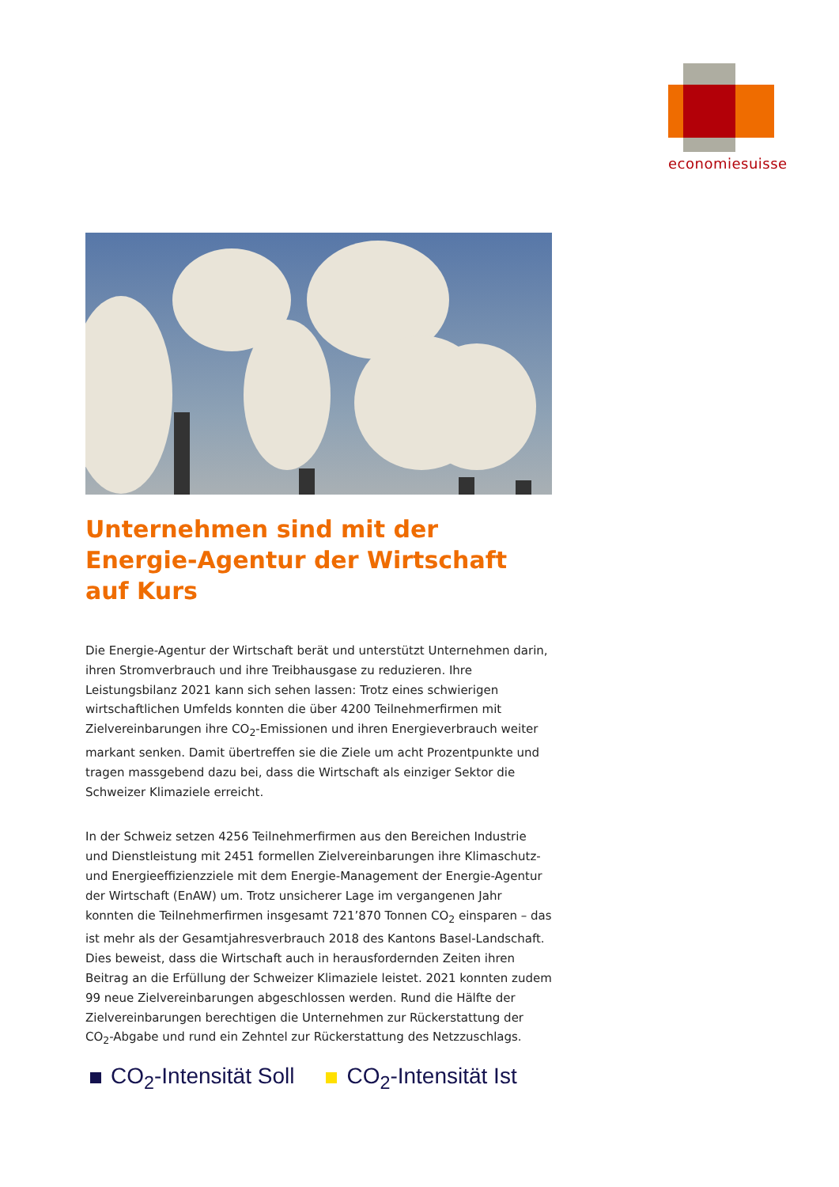economiesuisse
Unternehmen sind mit der Energie-Agentur der Wirtschaft auf Kurs
Die Energie-Agentur der Wirtschaft berät und unterstützt Unternehmen darin, ihren Stromverbrauch und ihre Treibhausgase zu reduzieren. Ihre Leistungsbilanz 2021 kann sich sehen lassen: Trotz eines schwierigen wirtschaftlichen Umfelds konnten die über 4200 Teilnehmerfirmen mit Zielvereinbarungen ihre CO<sub>2</sub>-Emissionen und ihren Energieverbrauch weiter markant senken. Damit übertreffen sie die Ziele um acht Prozentpunkte und tragen massgebend dazu bei, dass die Wirtschaft als einziger Sektor die Schweizer Klimaziele erreicht.
In der Schweiz setzen 4256 Teilnehmerfirmen aus den Bereichen Industrie und Dienstleistung mit 2451 formellen Zielvereinbarungen ihre Klimaschutz- und Energieeffizienzziele mit dem Energie-Management der Energie-Agentur der Wirtschaft (EnAW) um. Trotz unsicherer Lage im vergangenen Jahr konnten die Teilnehmerfirmen insgesamt 721’870 Tonnen CO<sub>2</sub> einsparen – das ist mehr als der Gesamtjahresverbrauch 2018 des Kantons Basel-Landschaft. Dies beweist, dass die Wirtschaft auch in herausfordernden Zeiten ihren Beitrag an die Erfüllung der Schweizer Klimaziele leistet. 2021 konnten zudem 99 neue Zielvereinbarungen abgeschlossen werden. Rund die Hälfte der Zielvereinbarungen berechtigen die Unternehmen zur Rückerstattung der CO<sub>2</sub>-Abgabe und rund ein Zehntel zur Rückerstattung des Netzzuschlags.
CO<sub>2</sub>-Intensität Soll CO<sub>2</sub>-Intensität Ist